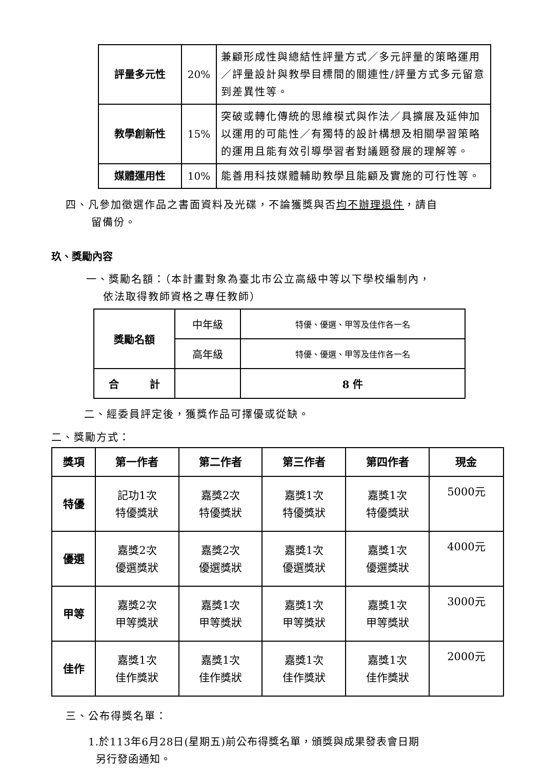| 評量多元性 | 20% | 兼顧形成性與總結性評量方式／多元評量的策略運用／評量設計與教學目標間的關連性/評量方式多元留意到差異性等。 |
| 教學創新性 | 15% | 突破或轉化傳統的思維模式與作法／具擴展及延伸加以運用的可能性／有獨特的設計構想及相關學習策略的運用且能有效引導學習者對議題發展的理解等。 |
| 媒體運用性 | 10% | 能善用科技媒體輔助教學且能顧及實施的可行性等。 |
四、凡參加徵選作品之書面資料及光碟，不論獲獎與否均不辦理退件，請自
留備份。
玖、獎勵內容
一、獎勵名額：（本計畫對象為臺北市公立高級中等以下學校編制內，
依法取得教師資格之專任教師）
| 獎勵名額 | 中年級 | 特優、優選、甲等及佳作各一名 |
| | 高年級 | 特優、優選、甲等及佳作各一名 |
| 合 計 | | 8 件 |
二、經委員評定後，獲獎作品可擇優或從缺。
二、獎勵方式：
| 獎項 | 第一作者 | 第二作者 | 第三作者 | 第四作者 | 現金 |
| --- | --- | --- | --- | --- | --- |
| 特優 | 記功1次 特優獎狀 | 嘉獎2次 特優獎狀 | 嘉獎1次 特優獎狀 | 嘉獎1次 特優獎狀 | 5000元 |
| 優選 | 嘉獎2次 優選獎狀 | 嘉獎2次 優選獎狀 | 嘉獎1次 優選獎狀 | 嘉獎1次 優選獎狀 | 4000元 |
| 甲等 | 嘉獎2次 甲等獎狀 | 嘉獎1次 甲等獎狀 | 嘉獎1次 甲等獎狀 | 嘉獎1次 甲等獎狀 | 3000元 |
| 佳作 | 嘉獎1次 佳作獎狀 | 嘉獎1次 佳作獎狀 | 嘉獎1次 佳作獎狀 | 嘉獎1次 佳作獎狀 | 2000元 |
三、公布得獎名單：
1.於113年6月28日(星期五)前公布得獎名單，頒獎與成果發表會日期
另行發函通知。